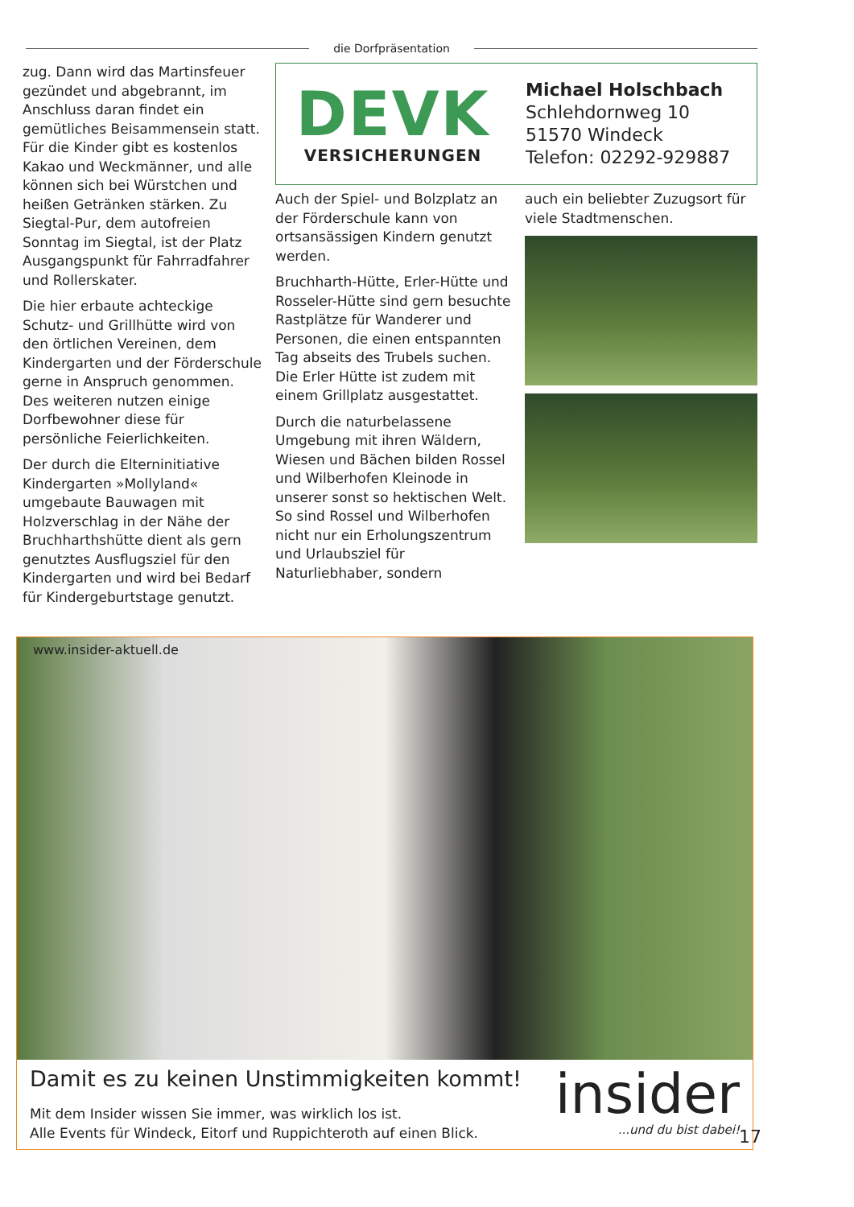die Dorfpräsentation
zug. Dann wird das Martinsfeuer gezündet und abgebrannt, im Anschluss daran findet ein gemütliches Beisammensein statt. Für die Kinder gibt es kostenlos Kakao und Weckmänner, und alle können sich bei Würstchen und heißen Getränken stärken. Zu Siegtal-Pur, dem autofreien Sonntag im Siegtal, ist der Platz Ausgangspunkt für Fahrradfahrer und Rollerskater.
Die hier erbaute achteckige Schutz- und Grillhütte wird von den örtlichen Vereinen, dem Kindergarten und der Förderschule gerne in Anspruch genommen. Des weiteren nutzen einige Dorfbewohner diese für persönliche Feierlichkeiten.
Der durch die Elterninitiative Kindergarten »Mollyland« umgebaute Bauwagen mit Holzverschlag in der Nähe der Bruchharthshütte dient als gern genutztes Ausflugsziel für den Kindergarten und wird bei Bedarf für Kindergeburtstage genutzt.
DEVK
VERSICHERUNGEN
Michael Holschbach
Schlehdornweg 10
51570 Windeck
Telefon: 02292-929887
Auch der Spiel- und Bolzplatz an der Förderschule kann von ortsansässigen Kindern genutzt werden.
Bruchharth-Hütte, Erler-Hütte und Rosseler-Hütte sind gern besuchte Rastplätze für Wanderer und Personen, die einen entspannten Tag abseits des Trubels suchen. Die Erler Hütte ist zudem mit einem Grillplatz ausgestattet.
Durch die naturbelassene Umgebung mit ihren Wäldern, Wiesen und Bächen bilden Rossel und Wilberhofen Kleinode in unserer sonst so hektischen Welt. So sind Rossel und Wilberhofen nicht nur ein Erholungszentrum und Urlaubsziel für Naturliebhaber, sondern
auch ein beliebter Zuzugsort für viele Stadtmenschen.
www.insider-aktuell.de
Damit es zu keinen Unstimmigkeiten kommt!
Mit dem Insider wissen Sie immer, was wirklich los ist.
Alle Events für Windeck, Eitorf und Ruppichteroth auf einen Blick.
insider
...und du bist dabei!
17